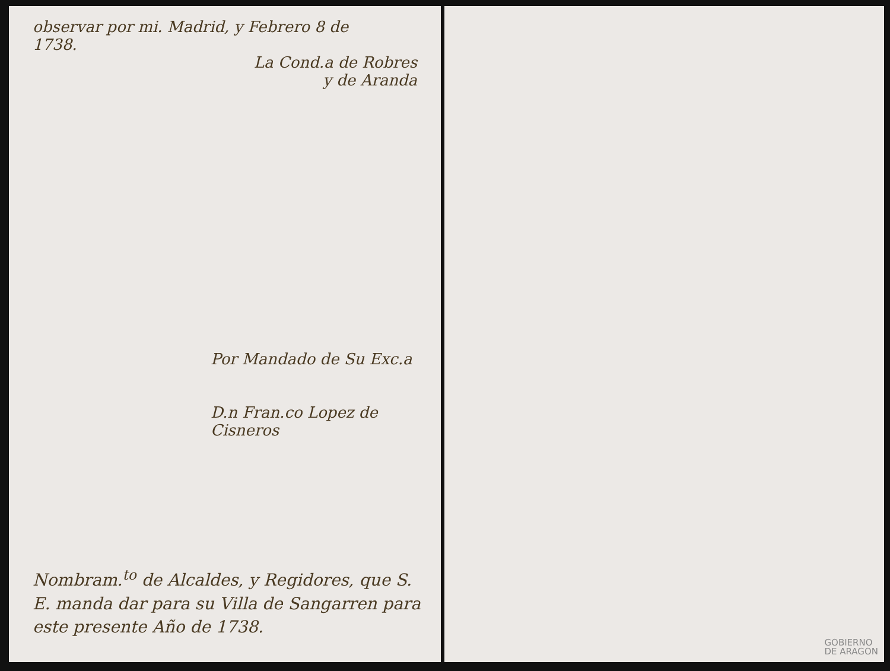observar por mi. Madrid, y Febrero 8 de
1738.
La Cond.a de Robres
y de Aranda
Por Mandado de Su Exc.a
D.n Fran.co Lopez de Cisneros
Nombram.<sup>to</sup> de Alcaldes, y Regidores, que S. E. manda dar para su Villa de Sangarren para este presente Año de 1738.
GOBIERNO
DE ARAGON